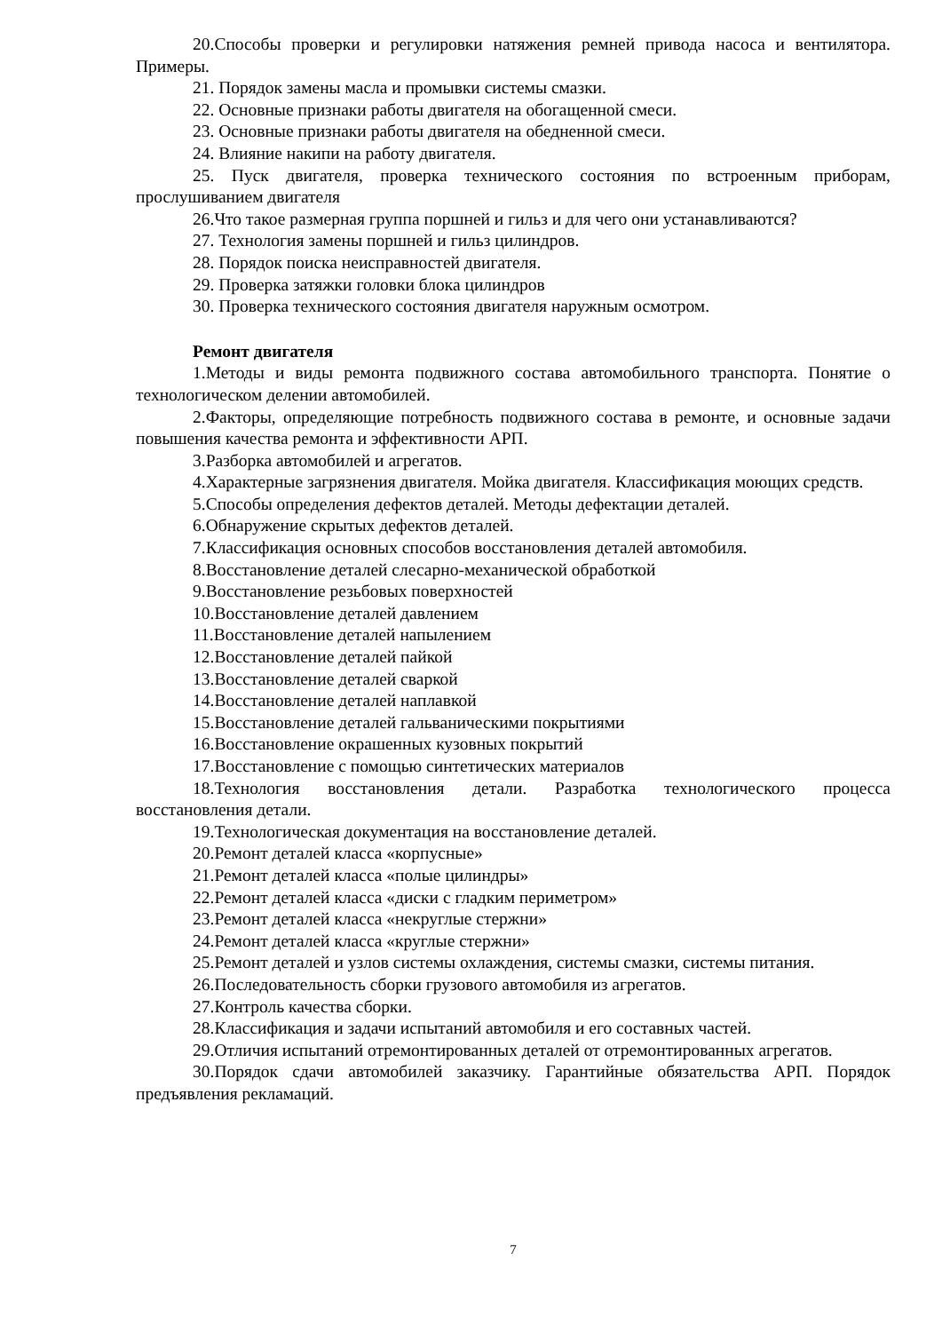20.Способы проверки и регулировки натяжения ремней привода насоса и вентилятора. Примеры.
21. Порядок замены масла и промывки системы смазки.
22. Основные признаки работы двигателя на обогащенной смеси.
23. Основные признаки работы двигателя на обедненной смеси.
24. Влияние накипи на работу двигателя.
25. Пуск двигателя, проверка технического состояния по встроенным приборам, прослушиванием двигателя
26.Что такое размерная группа поршней и гильз и для чего они устанавливаются?
27. Технология замены поршней и гильз цилиндров.
28. Порядок поиска неисправностей двигателя.
29. Проверка затяжки головки блока цилиндров
30. Проверка технического состояния двигателя наружным осмотром.
Ремонт двигателя
1.Методы и виды ремонта подвижного состава автомобильного транспорта. Понятие о технологическом делении автомобилей.
2.Факторы, определяющие потребность подвижного состава в ремонте, и основные задачи повышения качества ремонта и эффективности АРП.
3.Разборка автомобилей и агрегатов.
4.Характерные загрязнения двигателя. Мойка двигателя. Классификация моющих средств.
5.Способы определения дефектов деталей. Методы дефектации деталей.
6.Обнаружение скрытых дефектов деталей.
7.Классификация основных способов восстановления деталей автомобиля.
8.Восстановление деталей слесарно-механической обработкой
9.Восстановление резьбовых поверхностей
10.Восстановление деталей давлением
11.Восстановление деталей напылением
12.Восстановление деталей пайкой
13.Восстановление деталей сваркой
14.Восстановление деталей наплавкой
15.Восстановление деталей гальваническими покрытиями
16.Восстановление окрашенных кузовных покрытий
17.Восстановление с помощью синтетических материалов
18.Технология восстановления детали. Разработка технологического процесса восстановления детали.
19.Технологическая документация на восстановление деталей.
20.Ремонт деталей класса «корпусные»
21.Ремонт деталей класса «полые цилиндры»
22.Ремонт деталей класса «диски с гладким периметром»
23.Ремонт деталей класса «некруглые стержни»
24.Ремонт деталей класса «круглые стержни»
25.Ремонт деталей и узлов системы охлаждения, системы смазки, системы питания.
26.Последовательность сборки грузового автомобиля из агрегатов.
27.Контроль качества сборки.
28.Классификация и задачи испытаний автомобиля и его составных частей.
29.Отличия испытаний отремонтированных деталей от отремонтированных агрегатов.
30.Порядок сдачи автомобилей заказчику. Гарантийные обязательства АРП. Порядок предъявления рекламаций.
7